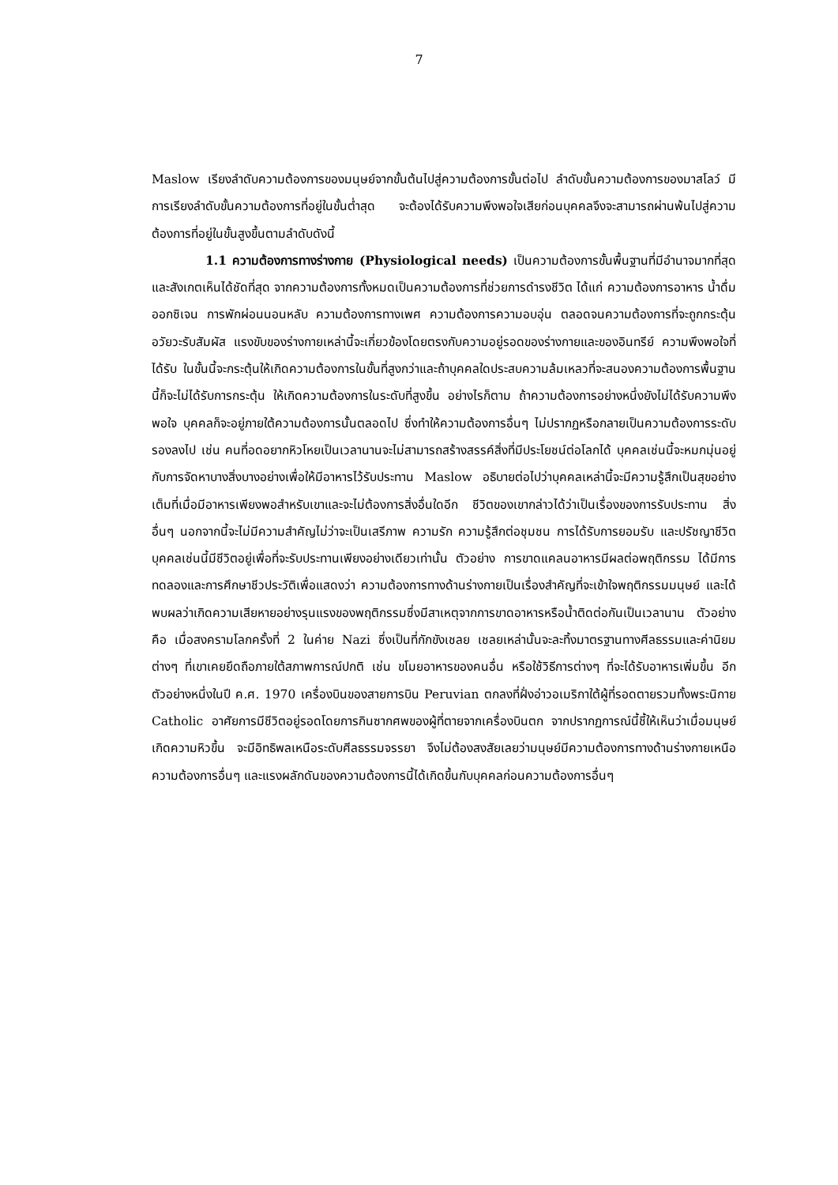7
Maslow เรียงลำดับความต้องการของมนุษย์จากขั้นต้นไปสู่ความต้องการขั้นต่อไป ลำดับขั้นความต้องการของมาสโลว์ มีการเรียงลำดับขั้นความต้องการที่อยู่ในขั้นต่ำสุด จะต้องได้รับความพึงพอใจเสียก่อนบุคคลจึงจะสามารถผ่านพ้นไปสู่ความต้องการที่อยู่ในขั้นสูงขึ้นตามลำดับดังนี้
1.1 ความต้องการทางร่างกาย (Physiological needs) เป็นความต้องการขั้นพื้นฐานที่มีอำนาจมากที่สุดและสังเกตเห็นได้ชัดที่สุด จากความต้องการทั้งหมดเป็นความต้องการที่ช่วยการดำรงชีวิต ได้แก่ ความต้องการอาหาร น้ำดื่ม ออกซิเจน การพักผ่อนนอนหลับ ความต้องการทางเพศ ความต้องการความอบอุ่น ตลอดจนความต้องการที่จะถูกกระตุ้นอวัยวะรับสัมผัส แรงขับของร่างกายเหล่านี้จะเกี่ยวข้องโดยตรงกับความอยู่รอดของร่างกายและของอินทรีย์ ความพึงพอใจที่ได้รับ ในขั้นนี้จะกระตุ้นให้เกิดความต้องการในขั้นที่สูงกว่าและถ้าบุคคลใดประสบความล้มเหลวที่จะสนองความต้องการพื้นฐานนี้ก็จะไม่ได้รับการกระตุ้น ให้เกิดความต้องการในระดับที่สูงขึ้น อย่างไรก็ตาม ถ้าความต้องการอย่างหนึ่งยังไม่ได้รับความพึงพอใจ บุคคลก็จะอยู่ภายใต้ความต้องการนั้นตลอดไป ซึ่งทำให้ความต้องการอื่นๆ ไม่ปรากฏหรือกลายเป็นความต้องการระดับรองลงไป เช่น คนที่อดอยากหิวโหยเป็นเวลานานจะไม่สามารถสร้างสรรค์สิ่งที่มีประโยชน์ต่อโลกได้ บุคคลเช่นนี้จะหมกมุ่นอยู่กับการจัดหาบางสิ่งบางอย่างเพื่อให้มีอาหารไว้รับประทาน Maslow อธิบายต่อไปว่าบุคคลเหล่านี้จะมีความรู้สึกเป็นสุขอย่างเต็มที่เมื่อมีอาหารเพียงพอสำหรับเขาและจะไม่ต้องการสิ่งอื่นใดอีก ชีวิตของเขากล่าวได้ว่าเป็นเรื่องของการรับประทาน สิ่งอื่นๆ นอกจากนี้จะไม่มีความสำคัญไม่ว่าจะเป็นเสรีภาพ ความรัก ความรู้สึกต่อชุมชน การได้รับการยอมรับ และปรัชญาชีวิต บุคคลเช่นนี้มีชีวิตอยู่เพื่อที่จะรับประทานเพียงอย่างเดียวเท่านั้น ตัวอย่าง การขาดแคลนอาหารมีผลต่อพฤติกรรม ได้มีการทดลองและการศึกษาชีวประวัติเพื่อแสดงว่า ความต้องการทางด้านร่างกายเป็นเรื่องสำคัญที่จะเข้าใจพฤติกรรมมนุษย์ และได้พบผลว่าเกิดความเสียหายอย่างรุนแรงของพฤติกรรมซึ่งมีสาเหตุจากการขาดอาหารหรือน้ำติดต่อกันเป็นเวลานาน ตัวอย่างคือ เมื่อสงครามโลกครั้งที่ 2 ในค่าย Nazi ซึ่งเป็นที่กักขังเชลย เชลยเหล่านั้นจะละทิ้งมาตรฐานทางศีลธรรมและค่านิยมต่างๆ ที่เขาเคยยึดถือภายใต้สภาพการณ์ปกติ เช่น ขโมยอาหารของคนอื่น หรือใช้วิธีการต่างๆ ที่จะได้รับอาหารเพิ่มขึ้น อีกตัวอย่างหนึ่งในปี ค.ศ. 1970 เครื่องบินของสายการบิน Peruvian ตกลงที่ฝั่งอ่าวอเมริกาใต้ผู้ที่รอดตายรวมทั้งพระนิกาย Catholic อาศัยการมีชีวิตอยู่รอดโดยการกินซากศพของผู้ที่ตายจากเครื่องบินตก จากปรากฏการณ์นี้ชี้ให้เห็นว่าเมื่อมนุษย์เกิดความหิวขึ้น จะมีอิทธิพลเหนือระดับศีลธรรมจรรยา จึงไม่ต้องสงสัยเลยว่ามนุษย์มีความต้องการทางด้านร่างกายเหนือความต้องการอื่นๆ และแรงผลักดันของความต้องการนี้ได้เกิดขึ้นกับบุคคลก่อนความต้องการอื่นๆ